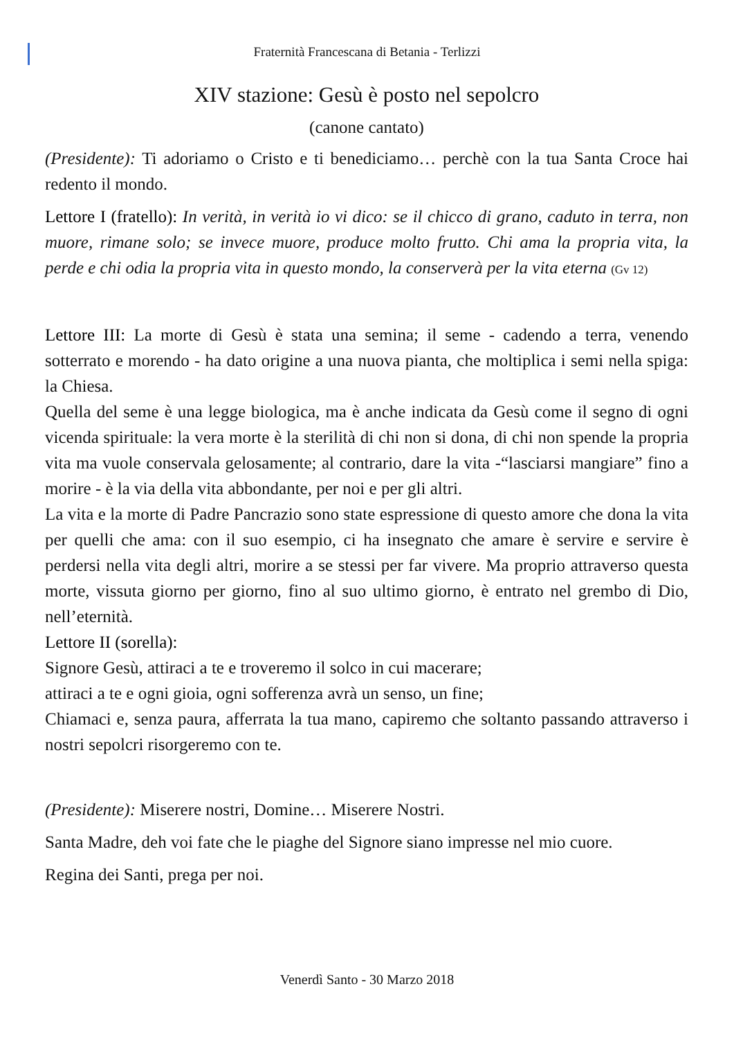Fraternità Francescana di Betania - Terlizzi
XIV stazione: Gesù è posto nel sepolcro
(canone cantato)
(Presidente): Ti adoriamo o Cristo e ti benediciamo… perchè con la tua Santa Croce hai redento il mondo.
Lettore I (fratello): In verità, in verità io vi dico: se il chicco di grano, caduto in terra, non muore, rimane solo; se invece muore, produce molto frutto. Chi ama la propria vita, la perde e chi odia la propria vita in questo mondo, la conserverà per la vita eterna (Gv 12)
Lettore III: La morte di Gesù è stata una semina; il seme - cadendo a terra, venendo sotterrato e morendo - ha dato origine a una nuova pianta, che moltiplica i semi nella spiga: la Chiesa.
Quella del seme è una legge biologica, ma è anche indicata da Gesù come il segno di ogni vicenda spirituale: la vera morte è la sterilità di chi non si dona, di chi non spende la propria vita ma vuole conservala gelosamente; al contrario, dare la vita -“lasciarsi mangiare” fino a morire - è la via della vita abbondante, per noi e per gli altri.
La vita e la morte di Padre Pancrazio sono state espressione di questo amore che dona la vita per quelli che ama: con il suo esempio, ci ha insegnato che amare è servire e servire è perdersi nella vita degli altri, morire a se stessi per far vivere. Ma proprio attraverso questa morte, vissuta giorno per giorno, fino al suo ultimo giorno, è entrato nel grembo di Dio, nell’eternità.
Lettore II (sorella):
Signore Gesù, attiraci a te e troveremo il solco in cui macerare;
attiraci a te e ogni gioia, ogni sofferenza avrà un senso, un fine;
Chiamaci e, senza paura, afferrata la tua mano, capiremo che soltanto passando attraverso i nostri sepolcri risorgeremo con te.
(Presidente): Miserere nostri, Domine… Miserere Nostri.
Santa Madre, deh voi fate che le piaghe del Signore siano impresse nel mio cuore.
Regina dei Santi, prega per noi.
Venerdì Santo - 30 Marzo 2018